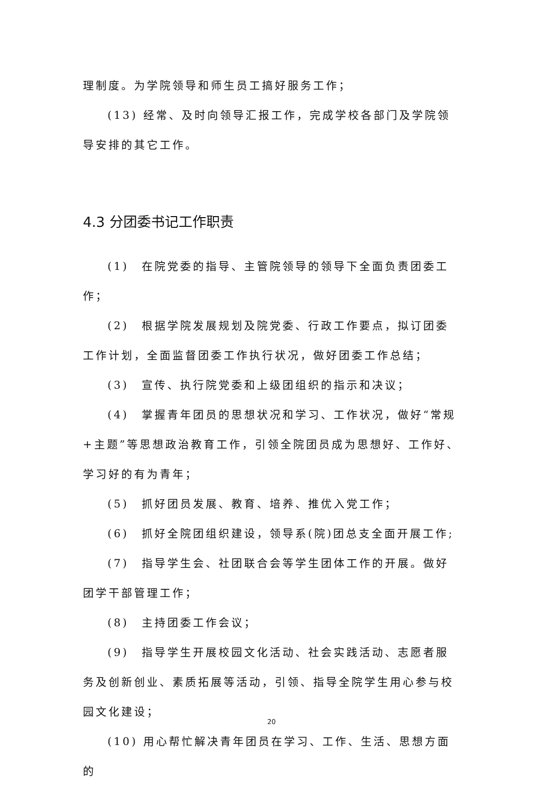理制度。为学院领导和师生员工搞好服务工作；
(13) 经常、及时向领导汇报工作，完成学校各部门及学院领导安排的其它工作。
4.3 分团委书记工作职责
(1)　在院党委的指导、主管院领导的领导下全面负责团委工作；
(2)　根据学院发展规划及院党委、行政工作要点，拟订团委工作计划，全面监督团委工作执行状况，做好团委工作总结；
(3)　宣传、执行院党委和上级团组织的指示和决议；
(4)　掌握青年团员的思想状况和学习、工作状况，做好“常规+主题”等思想政治教育工作，引领全院团员成为思想好、工作好、学习好的有为青年；
(5)　抓好团员发展、教育、培养、推优入党工作；
(6)　抓好全院团组织建设，领导系(院)团总支全面开展工作;
(7)　指导学生会、社团联合会等学生团体工作的开展。做好团学干部管理工作；
(8)　主持团委工作会议；
(9)　指导学生开展校园文化活动、社会实践活动、志愿者服务及创新创业、素质拓展等活动，引领、指导全院学生用心参与校园文化建设；
(10) 用心帮忙解决青年团员在学习、工作、生活、思想方面的
20